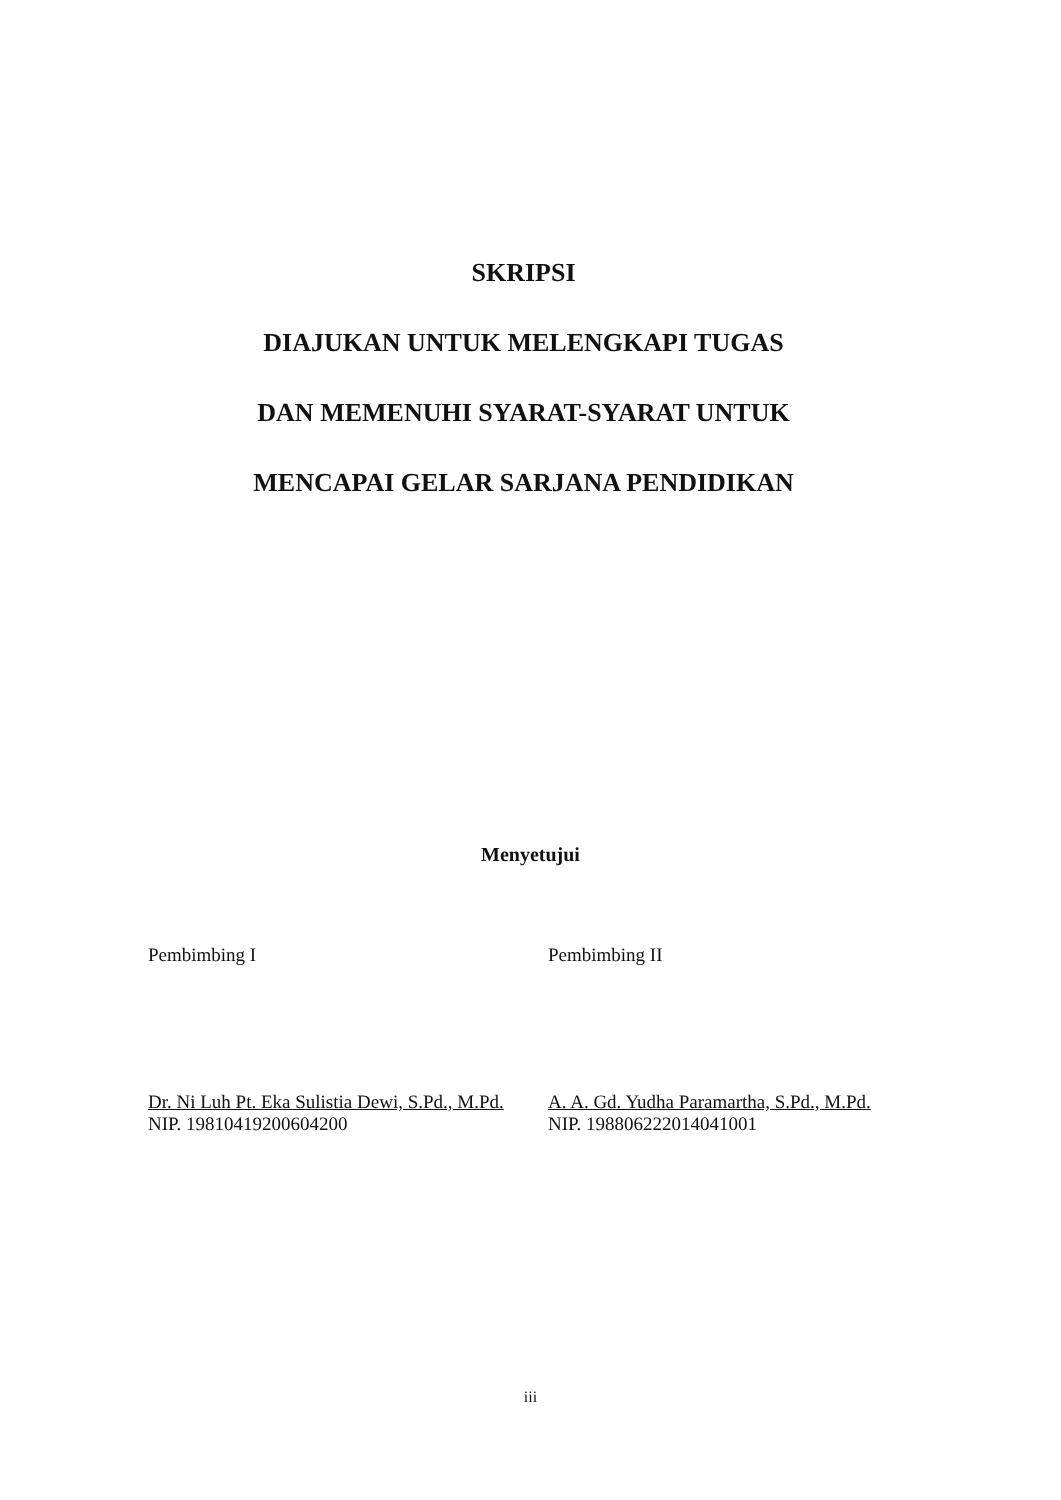SKRIPSI
DIAJUKAN UNTUK MELENGKAPI TUGAS
DAN MEMENUHI SYARAT-SYARAT UNTUK
MENCAPAI GELAR SARJANA PENDIDIKAN
Menyetujui
Pembimbing I
Dr. Ni Luh Pt. Eka Sulistia Dewi, S.Pd., M.Pd.
NIP. 19810419200604200
Pembimbing II
A. A. Gd. Yudha Paramartha, S.Pd., M.Pd.
NIP. 198806222014041001
iii